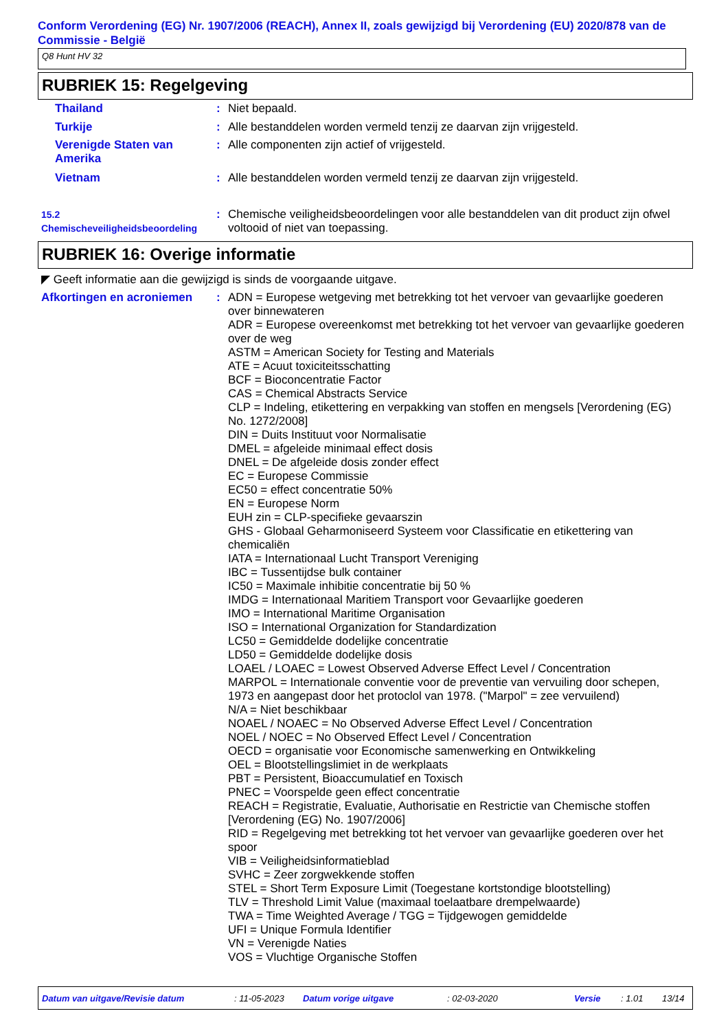Conform Verordening (EG) Nr. 1907/2006 (REACH), Annex II, zoals gewijzigd bij Verordening (EU) 2020/878 van de Commissie - België
Q8 Hunt HV 32
RUBRIEK 15: Regelgeving
Thailand : Niet bepaald.
Turkije : Alle bestanddelen worden vermeld tenzij ze daarvan zijn vrijgesteld.
Verenigde Staten van Amerika
: Alle componenten zijn actief of vrijgesteld.
Vietnam : Alle bestanddelen worden vermeld tenzij ze daarvan zijn vrijgesteld.
15.2 Chemischeveiligheidsbeoordeling
: Chemische veiligheidsbeoordelingen voor alle bestanddelen van dit product zijn ofwel voltooid of niet van toepassing.
RUBRIEK 16: Overige informatie
◤ Geeft informatie aan die gewijzigd is sinds de voorgaande uitgave.
Afkortingen en acroniemen : ADN = Europese wetgeving met betrekking tot het vervoer van gevaarlijke goederen over binnewateren
ADR = Europese overeenkomst met betrekking tot het vervoer van gevaarlijke goederen over de weg
ASTM = American Society for Testing and Materials
ATE = Acuut toxiciteitsschatting
BCF = Bioconcentratie Factor
CAS = Chemical Abstracts Service
CLP = Indeling, etikettering en verpakking van stoffen en mengsels [Verordening (EG) No. 1272/2008]
DIN = Duits Instituut voor Normalisatie
DMEL = afgeleide minimaal effect dosis
DNEL = De afgeleide dosis zonder effect
EC = Europese Commissie
EC50 = effect concentratie 50%
EN = Europese Norm
EUH zin = CLP-specifieke gevaarszin
GHS - Globaal Geharmoniseerd Systeem voor Classificatie en etikettering van chemicaliën
IATA = Internationaal Lucht Transport Vereniging
IBC = Tussentijdse bulk container
IC50 = Maximale inhibitie concentratie bij 50 %
IMDG = Internationaal Maritiem Transport voor Gevaarlijke goederen
IMO = International Maritime Organisation
ISO = International Organization for Standardization
LC50 = Gemiddelde dodelijke concentratie
LD50 = Gemiddelde dodelijke dosis
LOAEL / LOAEC = Lowest Observed Adverse Effect Level / Concentration
MARPOL = Internationale conventie voor de preventie van vervuiling door schepen, 1973 en aangepast door het protoclol van 1978. ("Marpol" = zee vervuilend)
N/A = Niet beschikbaar
NOAEL / NOAEC = No Observed Adverse Effect Level / Concentration
NOEL / NOEC = No Observed Effect Level / Concentration
OECD = organisatie voor Economische samenwerking en Ontwikkeling
OEL = Blootstellingslimiet in de werkplaats
PBT = Persistent, Bioaccumulatief en Toxisch
PNEC = Voorspelde geen effect concentratie
REACH = Registratie, Evaluatie, Authorisatie en Restrictie van Chemische stoffen [Verordening (EG) No. 1907/2006]
RID = Regelgeving met betrekking tot het vervoer van gevaarlijke goederen over het spoor
VIB = Veiligheidsinformatieblad
SVHC = Zeer zorgwekkende stoffen
STEL = Short Term Exposure Limit (Toegestane kortstondige blootstelling)
TLV = Threshold Limit Value (maximaal toelaatbare drempelwaarde)
TWA = Time Weighted Average / TGG = Tijdgewogen gemiddelde
UFI = Unique Formula Identifier
VN = Verenigde Naties
VOS = Vluchtige Organische Stoffen
Datum van uitgave/Revisie datum: 11-05-2023 Datum vorige uitgave: 02-03-2020 Versie: 1.01 13/14